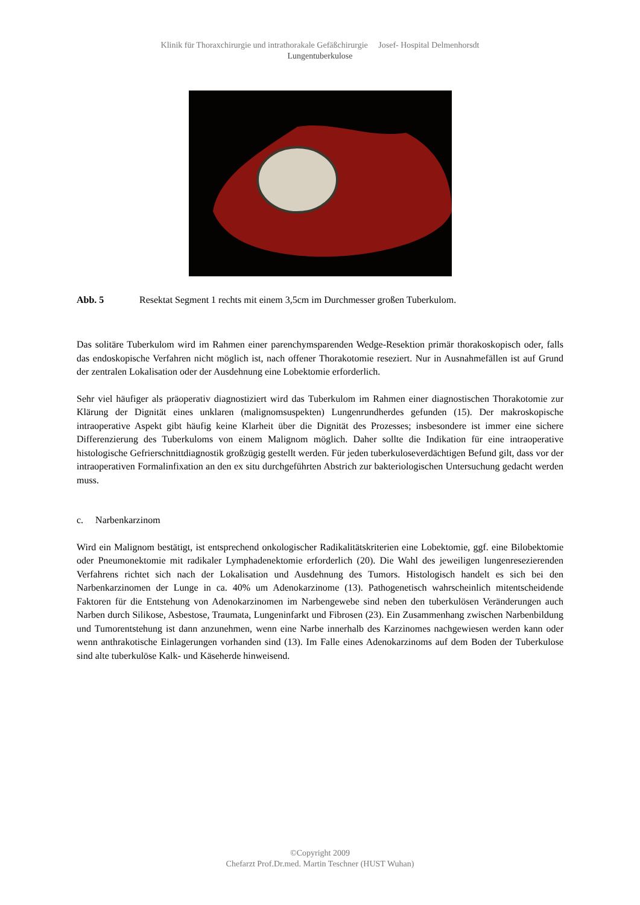Klinik für Thoraxchirurgie und intrathorakale Gefäßchirurgie Josef- Hospital Delmenhorsdt
Lungentuberkulose
Abb. 5 Resektat Segment 1 rechts mit einem 3,5cm im Durchmesser großen Tuberkulom.
Das solitäre Tuberkulom wird im Rahmen einer parenchymsparenden Wedge-Resektion primär thorakoskopisch oder, falls das endoskopische Verfahren nicht möglich ist, nach offener Thorakotomie reseziert. Nur in Ausnahmefällen ist auf Grund der zentralen Lokalisation oder der Ausdehnung eine Lobektomie erforderlich.
Sehr viel häufiger als präoperativ diagnostiziert wird das Tuberkulom im Rahmen einer diagnostischen Thorakotomie zur Klärung der Dignität eines unklaren (malignomsuspekten) Lungenrundherdes gefunden (15). Der makroskopische intraoperative Aspekt gibt häufig keine Klarheit über die Dignität des Prozesses; insbesondere ist immer eine sichere Differenzierung des Tuberkuloms von einem Malignom möglich. Daher sollte die Indikation für eine intraoperative histologische Gefrierschnittdiagnostik großzügig gestellt werden. Für jeden tuberkuloseverdächtigen Befund gilt, dass vor der intraoperativen Formalinfixation an den ex situ durchgeführten Abstrich zur bakteriologischen Untersuchung gedacht werden muss.
c. Narbenkarzinom
Wird ein Malignom bestätigt, ist entsprechend onkologischer Radikalitätskriterien eine Lobektomie, ggf. eine Bilobektomie oder Pneumonektomie mit radikaler Lymphadenektomie erforderlich (20). Die Wahl des jeweiligen lungenresezierenden Verfahrens richtet sich nach der Lokalisation und Ausdehnung des Tumors. Histologisch handelt es sich bei den Narbenkarzinomen der Lunge in ca. 40% um Adenokarzinome (13). Pathogenetisch wahrscheinlich mitentscheidende Faktoren für die Entstehung von Adenokarzinomen im Narbengewebe sind neben den tuberkulösen Veränderungen auch Narben durch Silikose, Asbestose, Traumata, Lungeninfarkt und Fibrosen (23). Ein Zusammenhang zwischen Narbenbildung und Tumorentstehung ist dann anzunehmen, wenn eine Narbe innerhalb des Karzinomes nachgewiesen werden kann oder wenn anthrakotische Einlagerungen vorhanden sind (13). Im Falle eines Adenokarzinoms auf dem Boden der Tuberkulose sind alte tuberkulöse Kalk- und Käseherde hinweisend.
©Copyright 2009
Chefarzt Prof.Dr.med. Martin Teschner (HUST Wuhan)